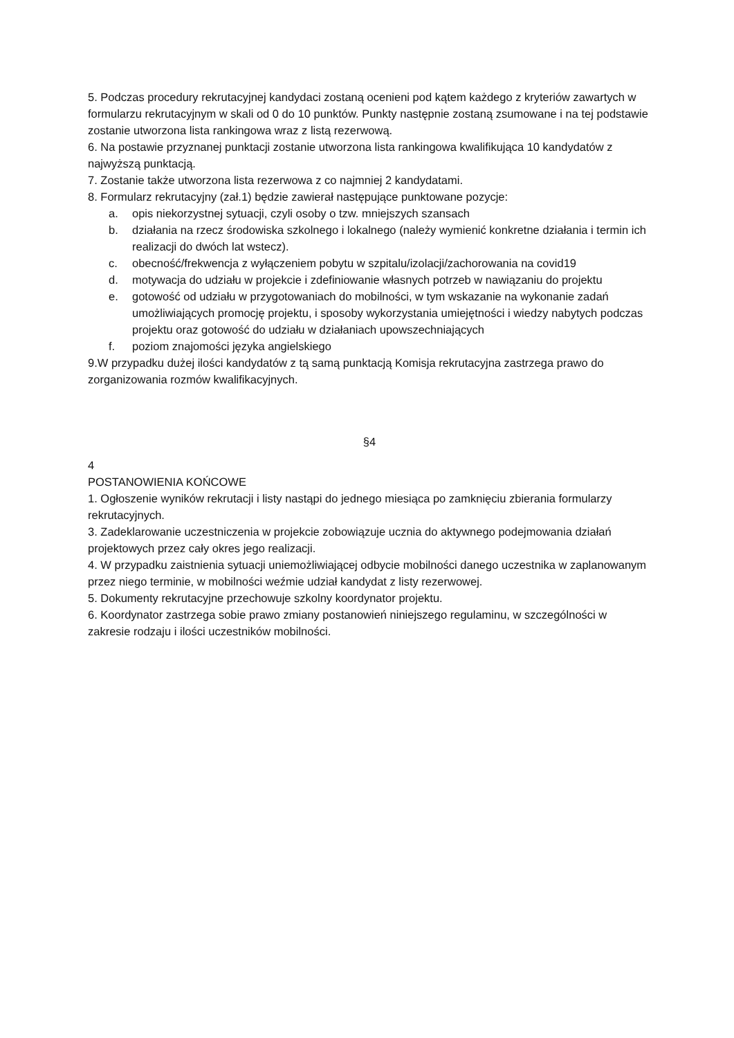5. Podczas procedury rekrutacyjnej kandydaci zostaną ocenieni pod kątem każdego z kryteriów zawartych w formularzu rekrutacyjnym w skali od 0 do 10 punktów. Punkty następnie zostaną zsumowane i na tej podstawie zostanie utworzona lista rankingowa wraz z listą rezerwową.
6. Na postawie przyznanej punktacji zostanie utworzona lista rankingowa kwalifikująca 10 kandydatów z najwyższą punktacją.
7. Zostanie także utworzona lista rezerwowa z co najmniej 2 kandydatami.
8. Formularz rekrutacyjny (zał.1) będzie zawierał następujące punktowane pozycje:
a. opis niekorzystnej sytuacji, czyli osoby o tzw. mniejszych szansach
b. działania na rzecz środowiska szkolnego i lokalnego (należy wymienić konkretne działania i termin ich realizacji do dwóch lat wstecz).
c. obecność/frekwencja z wyłączeniem pobytu w szpitalu/izolacji/zachorowania na covid19
d. motywacja do udziału w projekcie i zdefiniowanie własnych potrzeb w nawiązaniu do projektu
e. gotowość od udziału w przygotowaniach do mobilności, w tym wskazanie na wykonanie zadań umożliwiających promocję projektu, i sposoby wykorzystania umiejętności i wiedzy nabytych podczas projektu oraz gotowość do udziału w działaniach upowszechniających
f. poziom znajomości języka angielskiego
9.W przypadku dużej ilości kandydatów z tą samą punktacją Komisja rekrutacyjna zastrzega prawo do zorganizowania rozmów kwalifikacyjnych.
§4
4
POSTANOWIENIA KOŃCOWE
1. Ogłoszenie wyników rekrutacji i listy nastąpi do jednego miesiąca po zamknięciu zbierania formularzy rekrutacyjnych.
3. Zadeklarowanie uczestniczenia w projekcie zobowiązuje ucznia do aktywnego podejmowania działań projektowych przez cały okres jego realizacji.
4. W przypadku zaistnienia sytuacji uniemożliwiającej odbycie mobilności danego uczestnika w zaplanowanym przez niego terminie, w mobilności weźmie udział kandydat z listy rezerwowej.
5. Dokumenty rekrutacyjne przechowuje szkolny koordynator projektu.
6. Koordynator zastrzega sobie prawo zmiany postanowień niniejszego regulaminu, w szczególności w zakresie rodzaju i ilości uczestników mobilności.